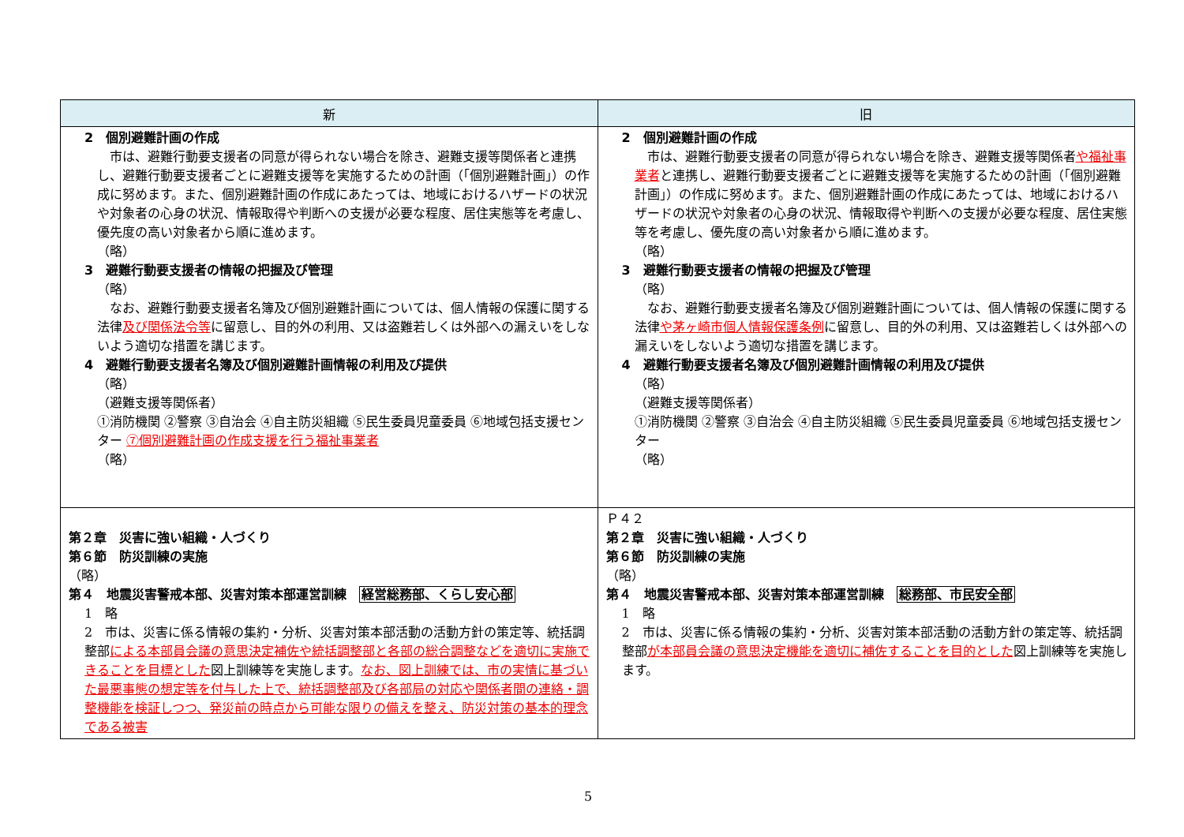| 新 | 旧 |
| --- | --- |
| 2 個別避難計画の作成 市は、避難行動要支援者の同意が得られない場合を除き、避難支援等関係者と連携し、避難行動要支援者ごとに避難支援等を実施するための計画（「個別避難計画」）の作成に努めます。また、個別避難計画の作成にあたっては、地域におけるハザードの状況や対象者の心身の状況、情報取得や判断への支援が必要な程度、居住実態等を考慮し、優先度の高い対象者から順に進めます。 （略） 3 避難行動要支援者の情報の把握及び管理 （略） なお、避難行動要支援者名簿及び個別避難計画については、個人情報の保護に関する法律 及び関係法令等 に留意し、目的外の利用、又は盗難若しくは外部への漏えいをしないよう適切な措置を講じます。 4 避難行動要支援者名簿及び個別避難計画情報の利用及び提供 （略） （避難支援等関係者） ①消防機関 ②警察 ③自治会 ④自主防災組織 ⑤民生委員児童委員 ⑥地域包括支援センター ⑦個別避難計画の作成支援を行う福祉事業者 （略） | 2 個別避難計画の作成 市は、避難行動要支援者の同意が得られない場合を除き、避難支援等関係者 や福祉事業者 と連携し、避難行動要支援者ごとに避難支援等を実施するための計画（「個別避難計画」）の作成に努めます。また、個別避難計画の作成にあたっては、地域におけるハザードの状況や対象者の心身の状況、情報取得や判断への支援が必要な程度、居住実態等を考慮し、優先度の高い対象者から順に進めます。 （略） 3 避難行動要支援者の情報の把握及び管理 （略） なお、避難行動要支援者名簿及び個別避難計画については、個人情報の保護に関する法律 や茅ヶ崎市個人情報保護条例 に留意し、目的外の利用、又は盗難若しくは外部への漏えいをしないよう適切な措置を講じます。 4 避難行動要支援者名簿及び個別避難計画情報の利用及び提供 （略） （避難支援等関係者） ①消防機関 ②警察 ③自治会 ④自主防災組織 ⑤民生委員児童委員 ⑥地域包括支援センター （略） |
| 第２章 災害に強い組織・人づくり 第６節 防災訓練の実施 （略） 第４ 地震災害警戒本部、災害対策本部運営訓練 経営総務部、くらし安心部 1 略 2 市は、災害に係る情報の集約・分析、災害対策本部活動の活動方針の策定等、統括調整部 による本部員会議の意思決定補佐や統括調整部と各部の総合調整などを適切に実施できることを目標とした 図上訓練等を実施します。 なお、図上訓練では、市の実情に基づいた最悪事態の想定等を付与した上で、統括調整部及び各部局の対応や関係者間の連絡・調整機能を検証しつつ、発災前の時点から可能な限りの備えを整え、防災対策の基本的理念である被害 | Ｐ４２ 第２章 災害に強い組織・人づくり 第６節 防災訓練の実施 （略） 第４ 地震災害警戒本部、災害対策本部運営訓練 総務部、市民安全部 1 略 2 市は、災害に係る情報の集約・分析、災害対策本部活動の活動方針の策定等、統括調整部 が本部員会議の意思決定機能を適切に補佐することを目的とした 図上訓練等を実施します。 |
5